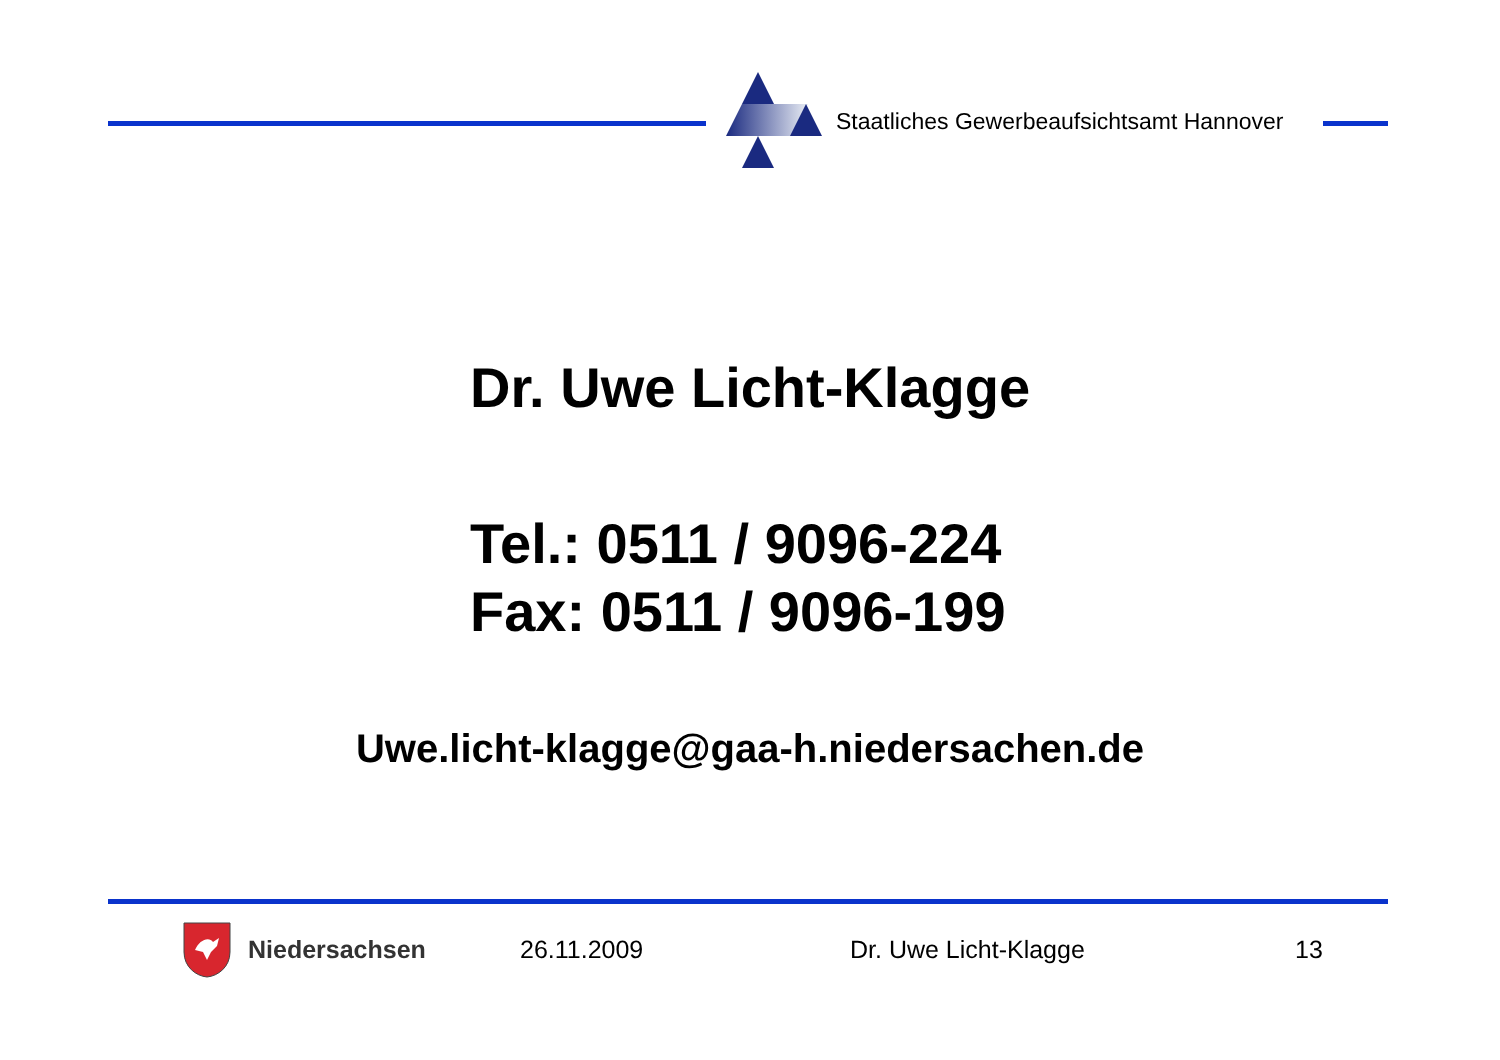Staatliches Gewerbeaufsichtsamt Hannover
Dr. Uwe Licht-Klagge
Tel.: 0511 / 9096-224
Fax: 0511 / 9096-199
Uwe.licht-klagge@gaa-h.niedersachen.de
Niedersachsen 26.11.2009 Dr. Uwe Licht-Klagge 13